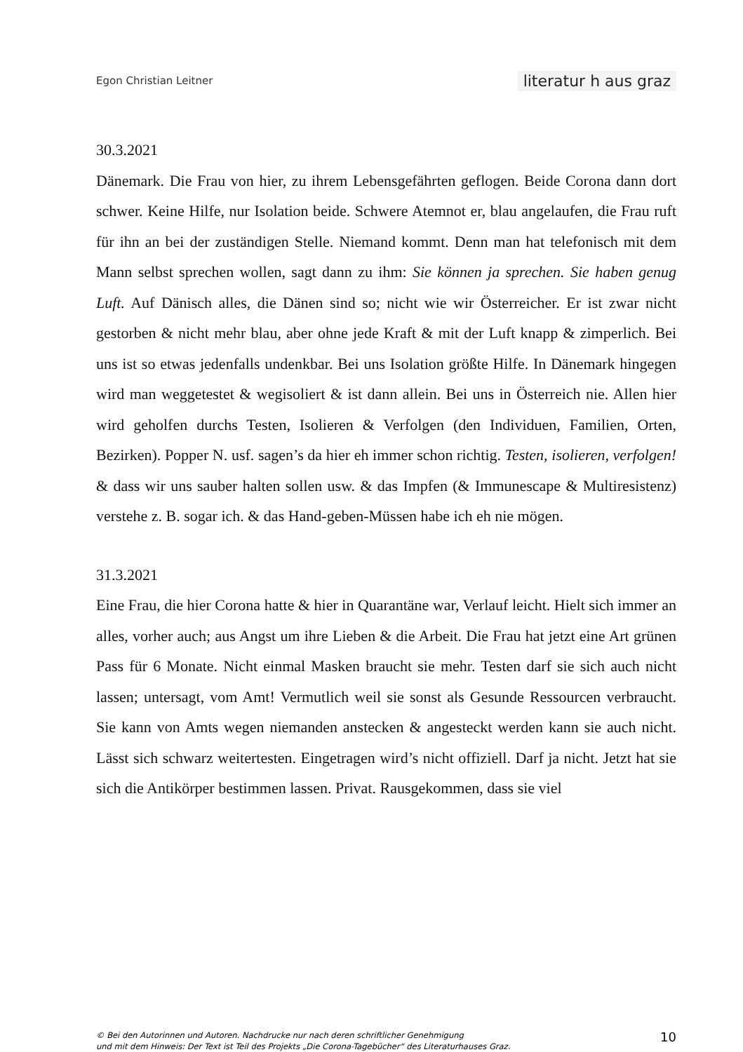Egon Christian Leitner literatur h aus graz
30.3.2021
Dänemark. Die Frau von hier, zu ihrem Lebensgefährten geflogen. Beide Corona dann dort schwer. Keine Hilfe, nur Isolation beide. Schwere Atemnot er, blau angelaufen, die Frau ruft für ihn an bei der zuständigen Stelle. Niemand kommt. Denn man hat telefonisch mit dem Mann selbst sprechen wollen, sagt dann zu ihm: Sie können ja sprechen. Sie haben genug Luft. Auf Dänisch alles, die Dänen sind so; nicht wie wir Österreicher. Er ist zwar nicht gestorben & nicht mehr blau, aber ohne jede Kraft & mit der Luft knapp & zimperlich. Bei uns ist so etwas jedenfalls undenkbar. Bei uns Isolation größte Hilfe. In Dänemark hingegen wird man weggetestet & wegisoliert & ist dann allein. Bei uns in Österreich nie. Allen hier wird geholfen durchs Testen, Isolieren & Verfolgen (den Individuen, Familien, Orten, Bezirken). Popper N. usf. sagen’s da hier eh immer schon richtig. Testen, isolieren, verfolgen! & dass wir uns sauber halten sollen usw. & das Impfen (& Immunescape & Multiresistenz) verstehe z. B. sogar ich. & das Hand-geben-Müssen habe ich eh nie mögen.
31.3.2021
Eine Frau, die hier Corona hatte & hier in Quarantäne war, Verlauf leicht. Hielt sich immer an alles, vorher auch; aus Angst um ihre Lieben & die Arbeit. Die Frau hat jetzt eine Art grünen Pass für 6 Monate. Nicht einmal Masken braucht sie mehr. Testen darf sie sich auch nicht lassen; untersagt, vom Amt! Vermutlich weil sie sonst als Gesunde Ressourcen verbraucht. Sie kann von Amts wegen niemanden anstecken & angesteckt werden kann sie auch nicht. Lässt sich schwarz weitertesten. Eingetragen wird’s nicht offiziell. Darf ja nicht. Jetzt hat sie sich die Antikörper bestimmen lassen. Privat. Rausgekommen, dass sie viel
© Bei den Autorinnen und Autoren. Nachdrucke nur nach deren schriftlicher Genehmigung
und mit dem Hinweis: Der Text ist Teil des Projekts „Die Corona-Tagebücher“ des Literaturhauses Graz.
10